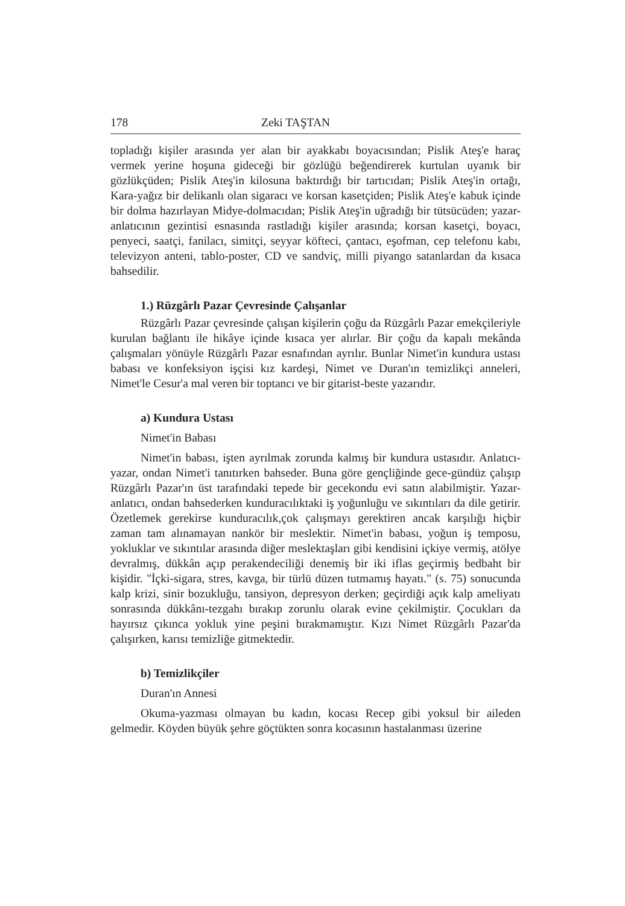178 Zeki TAŞTAN
topladığı kişiler arasında yer alan bir ayakkabı boyacısından; Pislik Ateş'e haraç vermek yerine hoşuna gideceği bir gözlüğü beğendirerek kurtulan uyanık bir gözlükçüden; Pislik Ateş'in kilosuna baktırdığı bir tartıcıdan; Pislik Ateş'in ortağı, Kara-yağız bir delikanlı olan sigaracı ve korsan kasetçiden; Pislik Ateş'e kabuk içinde bir dolma hazırlayan Midye-dolmacıdan; Pislik Ateş'in uğradığı bir tütsücüden; yazar-anlatıcının gezintisi esnasında rastladığı kişiler arasında; korsan kasetçi, boyacı, penyeci, saatçi, fanilacı, simitçi, seyyar köfteci, çantacı, eşofman, cep telefonu kabı, televizyon anteni, tablo-poster, CD ve sandviç, milli piyango satanlardan da kısaca bahsedilir.
1.) Rüzgârlı Pazar Çevresinde Çalışanlar
Rüzgârlı Pazar çevresinde çalışan kişilerin çoğu da Rüzgârlı Pazar emekçileriyle kurulan bağlantı ile hikâye içinde kısaca yer alırlar. Bir çoğu da kapalı mekânda çalışmaları yönüyle Rüzgârlı Pazar esnafından ayrılır. Bunlar Nimet'in kundura ustası babası ve konfeksiyon işçisi kız kardeşi, Nimet ve Duran'ın temizlikçi anneleri, Nimet'le Cesur'a mal veren bir toptancı ve bir gitarist-beste yazarıdır.
a) Kundura Ustası
Nimet'in Babası
Nimet'in babası, işten ayrılmak zorunda kalmış bir kundura ustasıdır. Anlatıcı-yazar, ondan Nimet'i tanıtırken bahseder. Buna göre gençliğinde gece-gündüz çalışıp Rüzgârlı Pazar'ın üst tarafındaki tepede bir gecekondu evi satın alabilmiştir. Yazar-anlatıcı, ondan bahsederken kunduracılıktaki iş yoğunluğu ve sıkıntıları da dile getirir. Özetlemek gerekirse kunduracılık,çok çalışmayı gerektiren ancak karşılığı hiçbir zaman tam alınamayan nankör bir meslektir. Nimet'in babası, yoğun iş temposu, yokluklar ve sıkıntılar arasında diğer meslektaşları gibi kendisini içkiye vermiş, atölye devralmış, dükkân açıp perakendeciliği denemiş bir iki iflas geçirmiş bedbaht bir kişidir. "İçki-sigara, stres, kavga, bir türlü düzen tutmamış hayatı." (s. 75) sonucunda kalp krizi, sinir bozukluğu, tansiyon, depresyon derken; geçirdiği açık kalp ameliyatı sonrasında dükkânı-tezgahı bırakıp zorunlu olarak evine çekilmiştir. Çocukları da hayırsız çıkınca yokluk yine peşini bırakmamıştır. Kızı Nimet Rüzgârlı Pazar'da çalışırken, karısı temizliğe gitmektedir.
b) Temizlikçiler
Duran'ın Annesi
Okuma-yazması olmayan bu kadın, kocası Recep gibi yoksul bir aileden gelmedir. Köyden büyük şehre göçtükten sonra kocasının hastalanması üzerine